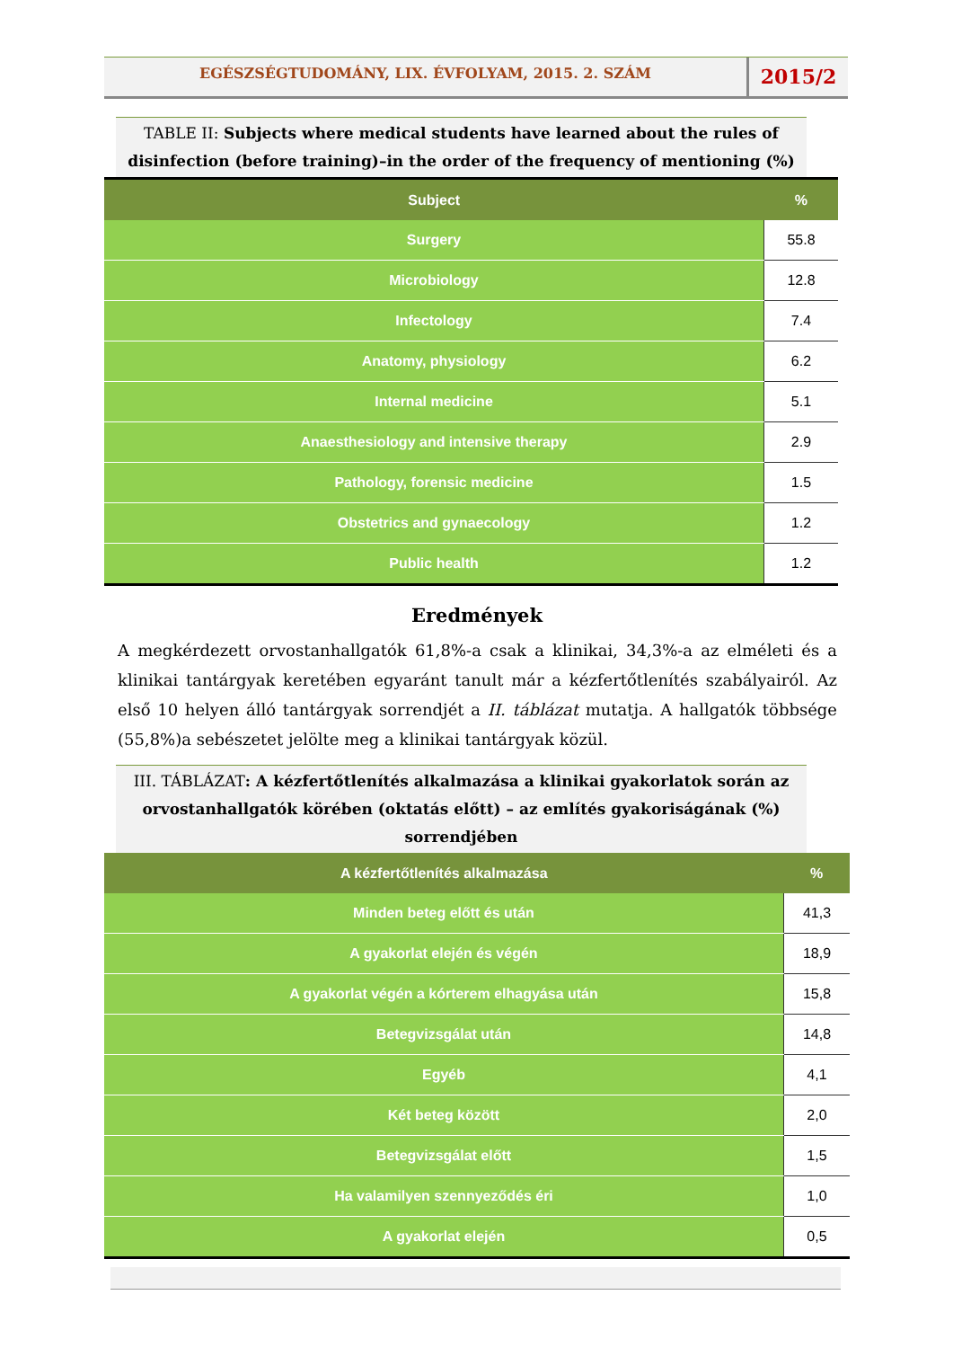EGÉSZSÉGTUDOMÁNY, LIX. ÉVFOLYAM, 2015. 2. SZÁM
2015/2
TABLE II: Subjects where medical students have learned about the rules of disinfection (before training)–in the order of the frequency of mentioning (%)
| Subject | % |
| --- | --- |
| Surgery | 55.8 |
| Microbiology | 12.8 |
| Infectology | 7.4 |
| Anatomy, physiology | 6.2 |
| Internal medicine | 5.1 |
| Anaesthesiology and intensive therapy | 2.9 |
| Pathology, forensic medicine | 1.5 |
| Obstetrics and gynaecology | 1.2 |
| Public health | 1.2 |
Eredmények
A megkérdezett orvostanhallgatók 61,8%-a csak a klinikai, 34,3%-a az elméleti és a klinikai tantárgyak keretében egyaránt tanult már a kézfertőtlenítés szabályairól. Az első 10 helyen álló tantárgyak sorrendjét a II. táblázat mutatja. A hallgatók többsége (55,8%)a sebészetet jelölte meg a klinikai tantárgyak közül.
III. TÁBLÁZAT: A kézfertőtlenítés alkalmazása a klinikai gyakorlatok során az orvostanhallgatók körében (oktatás előtt) – az említés gyakoriságának (%) sorrendjében
| A kézfertőtlenítés alkalmazása | % |
| --- | --- |
| Minden beteg előtt és után | 41,3 |
| A gyakorlat elején és végén | 18,9 |
| A gyakorlat végén a kórterem elhagyása után | 15,8 |
| Betegvizsgálat után | 14,8 |
| Egyéb | 4,1 |
| Két beteg között | 2,0 |
| Betegvizsgálat előtt | 1,5 |
| Ha valamilyen szennyeződés éri | 1,0 |
| A gyakorlat elején | 0,5 |